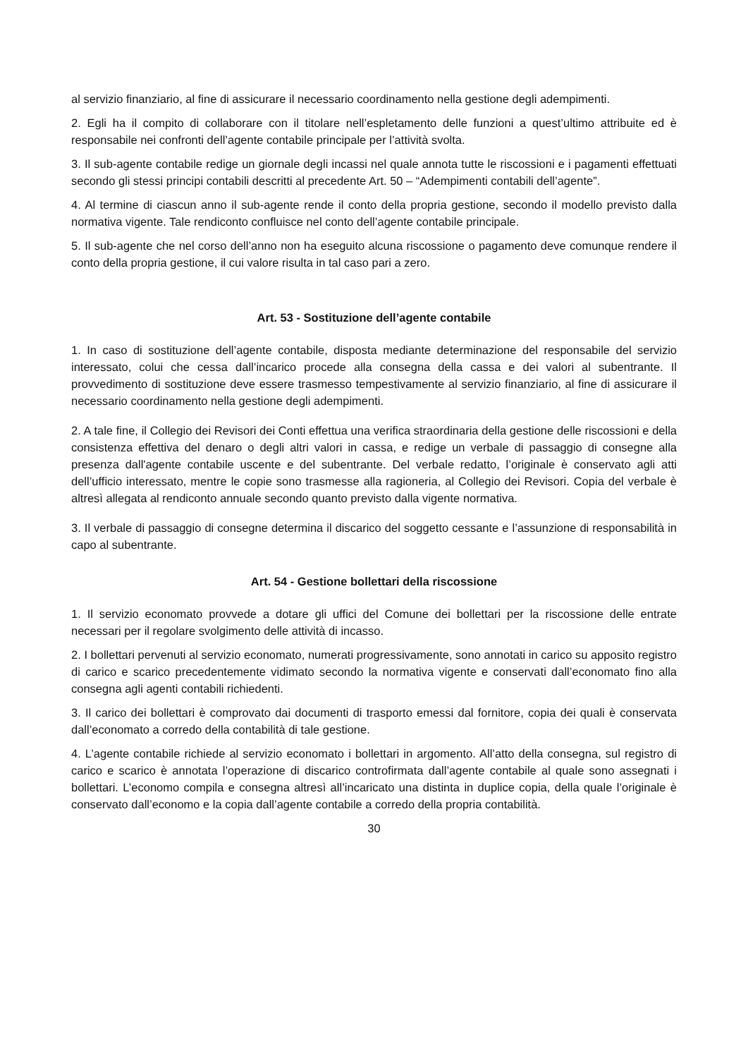al servizio finanziario, al fine di assicurare il necessario coordinamento nella gestione degli adempimenti.
2. Egli ha il compito di collaborare con il titolare nell’espletamento delle funzioni a quest’ultimo attribuite ed è responsabile nei confronti dell’agente contabile principale per l’attività svolta.
3. Il sub-agente contabile redige un giornale degli incassi nel quale annota tutte le riscossioni e i pagamenti effettuati secondo gli stessi principi contabili descritti al precedente Art. 50 – “Adempimenti contabili dell’agente”.
4. Al termine di ciascun anno il sub-agente rende il conto della propria gestione, secondo il modello previsto dalla normativa vigente. Tale rendiconto confluisce nel conto dell’agente contabile principale.
5. Il sub-agente che nel corso dell’anno non ha eseguito alcuna riscossione o pagamento deve comunque rendere il conto della propria gestione, il cui valore risulta in tal caso pari a zero.
Art. 53 - Sostituzione dell’agente contabile
1. In caso di sostituzione dell’agente contabile, disposta mediante determinazione del responsabile del servizio interessato, colui che cessa dall’incarico procede alla consegna della cassa e dei valori al subentrante. Il provvedimento di sostituzione deve essere trasmesso tempestivamente al servizio finanziario, al fine di assicurare il necessario coordinamento nella gestione degli adempimenti.
2. A tale fine, il Collegio dei Revisori dei Conti effettua una verifica straordinaria della gestione delle riscossioni e della consistenza effettiva del denaro o degli altri valori in cassa, e redige un verbale di passaggio di consegne alla presenza dall'agente contabile uscente e del subentrante. Del verbale redatto, l’originale è conservato agli atti dell’ufficio interessato, mentre le copie sono trasmesse alla ragioneria, al Collegio dei Revisori. Copia del verbale è altresì allegata al rendiconto annuale secondo quanto previsto dalla vigente normativa.
3. Il verbale di passaggio di consegne determina il discarico del soggetto cessante e l’assunzione di responsabilità in capo al subentrante.
Art. 54 - Gestione bollettari della riscossione
1. Il servizio economato provvede a dotare gli uffici del Comune dei bollettari per la riscossione delle entrate necessari per il regolare svolgimento delle attività di incasso.
2. I bollettari pervenuti al servizio economato, numerati progressivamente, sono annotati in carico su apposito registro di carico e scarico precedentemente vidimato secondo la normativa vigente e conservati dall’economato fino alla consegna agli agenti contabili richiedenti.
3. Il carico dei bollettari è comprovato dai documenti di trasporto emessi dal fornitore, copia dei quali è conservata dall’economato a corredo della contabilità di tale gestione.
4. L’agente contabile richiede al servizio economato i bollettari in argomento. All’atto della consegna, sul registro di carico e scarico è annotata l’operazione di discarico controfirmata dall’agente contabile al quale sono assegnati i bollettari. L’economo compila e consegna altresì all’incaricato una distinta in duplice copia, della quale l’originale è conservato dall’economo e la copia dall’agente contabile a corredo della propria contabilità.
30